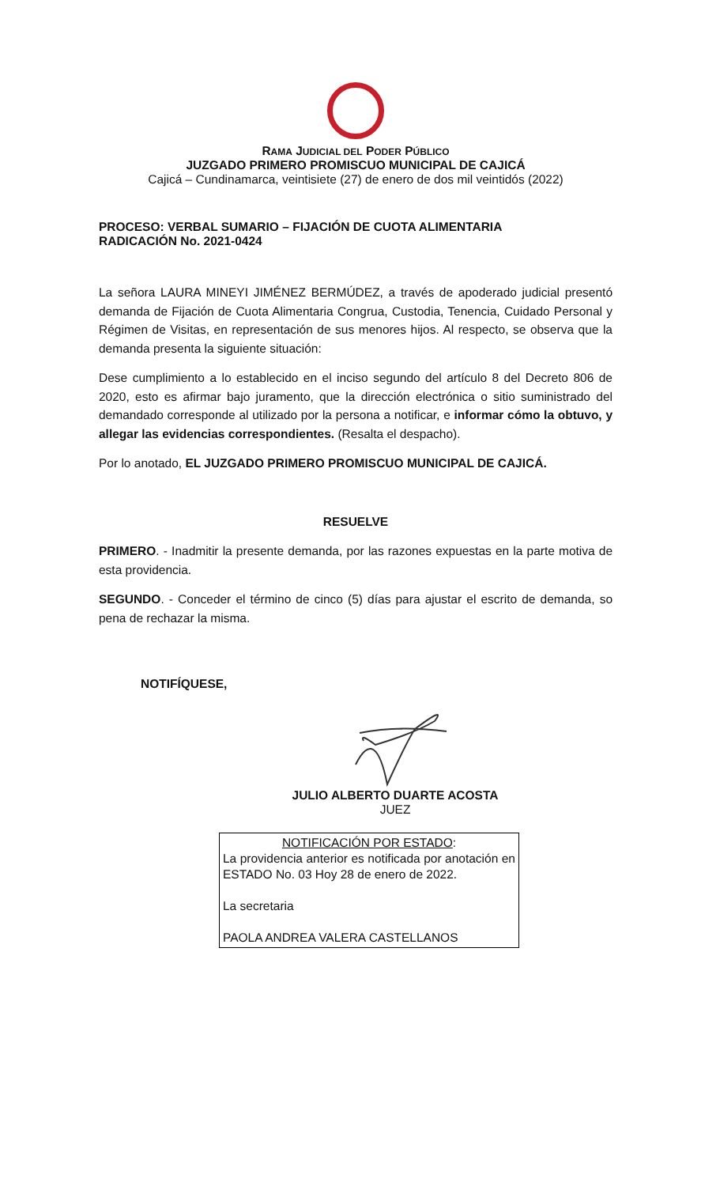RAMA JUDICIAL DEL PODER PÚBLICO
JUZGADO PRIMERO PROMISCUO MUNICIPAL DE CAJICÁ
Cajicá – Cundinamarca, veintisiete (27) de enero de dos mil veintidós (2022)
PROCESO: VERBAL SUMARIO – FIJACIÓN DE CUOTA ALIMENTARIA
RADICACIÓN No. 2021-0424
La señora LAURA MINEYI JIMÉNEZ BERMÚDEZ, a través de apoderado judicial presentó demanda de Fijación de Cuota Alimentaria Congrua, Custodia, Tenencia, Cuidado Personal y Régimen de Visitas, en representación de sus menores hijos. Al respecto, se observa que la demanda presenta la siguiente situación:
Dese cumplimiento a lo establecido en el inciso segundo del artículo 8 del Decreto 806 de 2020, esto es afirmar bajo juramento, que la dirección electrónica o sitio suministrado del demandado corresponde al utilizado por la persona a notificar, e informar cómo la obtuvo, y allegar las evidencias correspondientes. (Resalta el despacho).
Por lo anotado, EL JUZGADO PRIMERO PROMISCUO MUNICIPAL DE CAJICÁ.
RESUELVE
PRIMERO. - Inadmitir la presente demanda, por las razones expuestas en la parte motiva de esta providencia.
SEGUNDO. - Conceder el término de cinco (5) días para ajustar el escrito de demanda, so pena de rechazar la misma.
NOTIFÍQUESE,
JULIO ALBERTO DUARTE ACOSTA
JUEZ
NOTIFICACIÓN POR ESTADO:
La providencia anterior es notificada por anotación en ESTADO No. 03 Hoy 28 de enero de 2022.
La secretaria
PAOLA ANDREA VALERA CASTELLANOS